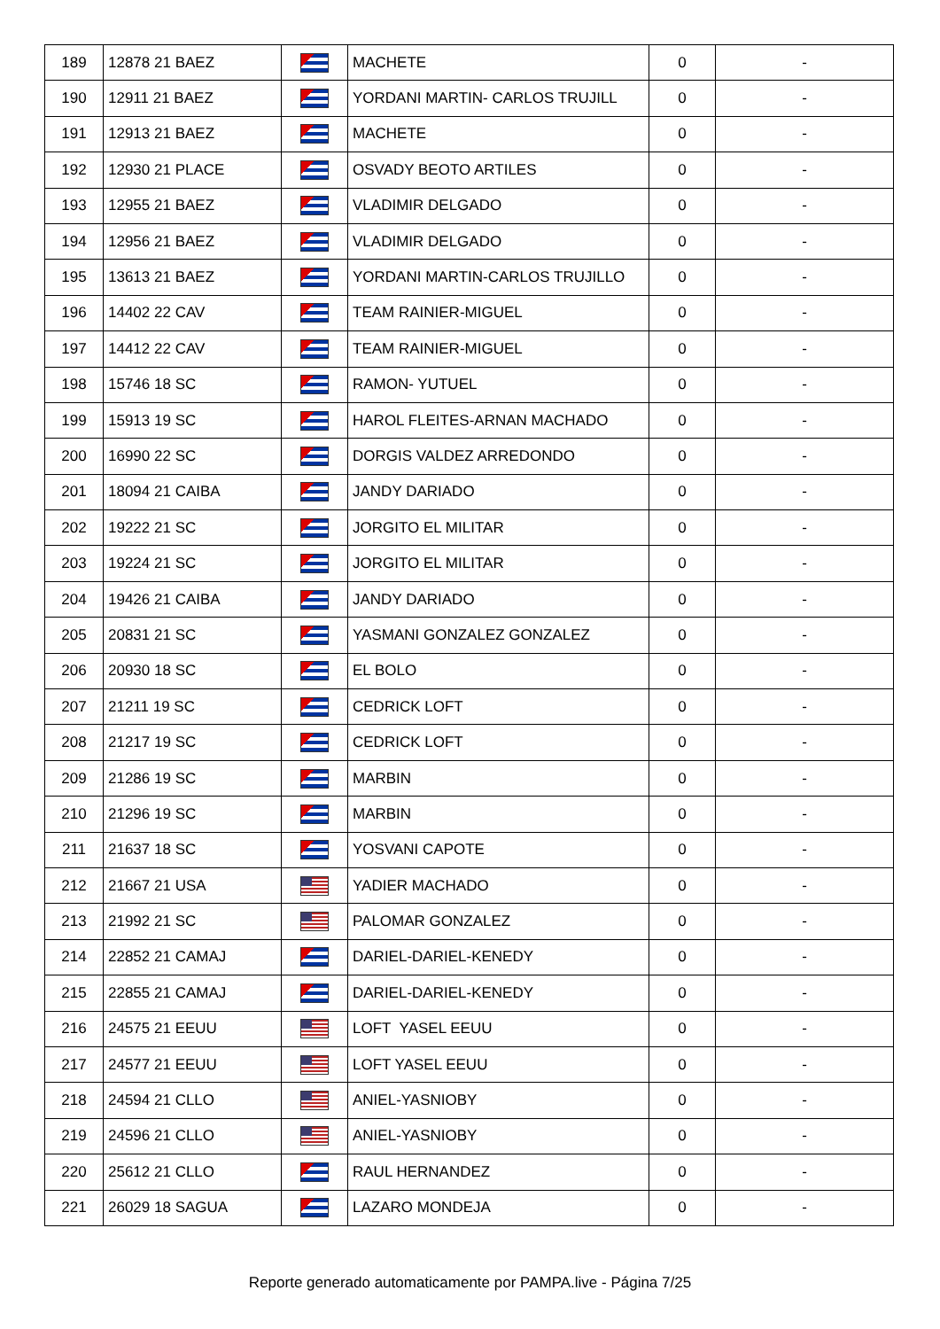| 189 | 12878 21 BAEZ | | MACHETE | 0 | - |
| 190 | 12911 21 BAEZ | | YORDANI MARTIN- CARLOS TRUJILL | 0 | - |
| 191 | 12913 21 BAEZ | | MACHETE | 0 | - |
| 192 | 12930 21 PLACE | | OSVADY BEOTO ARTILES | 0 | - |
| 193 | 12955 21 BAEZ | | VLADIMIR DELGADO | 0 | - |
| 194 | 12956 21 BAEZ | | VLADIMIR DELGADO | 0 | - |
| 195 | 13613 21 BAEZ | | YORDANI MARTIN-CARLOS TRUJILLO | 0 | - |
| 196 | 14402 22 CAV | | TEAM RAINIER-MIGUEL | 0 | - |
| 197 | 14412 22 CAV | | TEAM RAINIER-MIGUEL | 0 | - |
| 198 | 15746 18 SC | | RAMON- YUTUEL | 0 | - |
| 199 | 15913 19 SC | | HAROL FLEITES-ARNAN MACHADO | 0 | - |
| 200 | 16990 22 SC | | DORGIS VALDEZ ARREDONDO | 0 | - |
| 201 | 18094 21 CAIBA | | JANDY DARIADO | 0 | - |
| 202 | 19222 21 SC | | JORGITO EL MILITAR | 0 | - |
| 203 | 19224 21 SC | | JORGITO EL MILITAR | 0 | - |
| 204 | 19426 21 CAIBA | | JANDY DARIADO | 0 | - |
| 205 | 20831 21 SC | | YASMANI GONZALEZ GONZALEZ | 0 | - |
| 206 | 20930 18 SC | | EL BOLO | 0 | - |
| 207 | 21211 19 SC | | CEDRICK LOFT | 0 | - |
| 208 | 21217 19 SC | | CEDRICK LOFT | 0 | - |
| 209 | 21286 19 SC | | MARBIN | 0 | - |
| 210 | 21296 19 SC | | MARBIN | 0 | - |
| 211 | 21637 18 SC | | YOSVANI CAPOTE | 0 | - |
| 212 | 21667 21 USA | | YADIER MACHADO | 0 | - |
| 213 | 21992 21 SC | | PALOMAR GONZALEZ | 0 | - |
| 214 | 22852 21 CAMAJ | | DARIEL-DARIEL-KENEDY | 0 | - |
| 215 | 22855 21 CAMAJ | | DARIEL-DARIEL-KENEDY | 0 | - |
| 216 | 24575 21 EEUU | | LOFT YASEL EEUU | 0 | - |
| 217 | 24577 21 EEUU | | LOFT YASEL EEUU | 0 | - |
| 218 | 24594 21 CLLO | | ANIEL-YASNIOBY | 0 | - |
| 219 | 24596 21 CLLO | | ANIEL-YASNIOBY | 0 | - |
| 220 | 25612 21 CLLO | | RAUL HERNANDEZ | 0 | - |
| 221 | 26029 18 SAGUA | | LAZARO MONDEJA | 0 | - |
Reporte generado automaticamente por PAMPA.live - Página 7/25